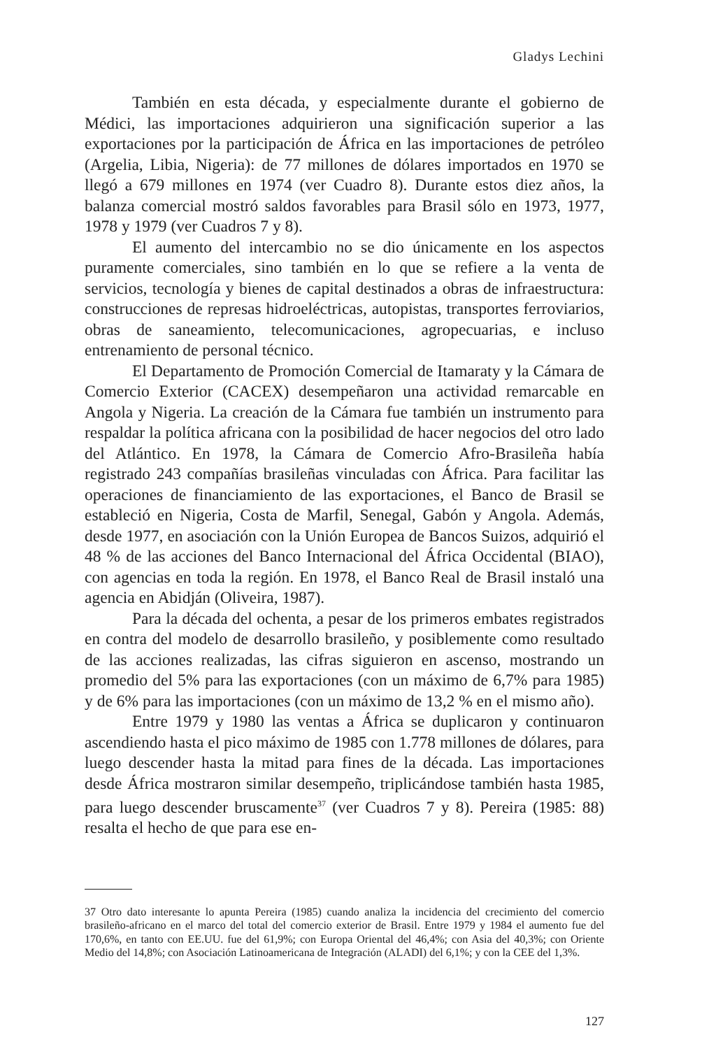Gladys Lechini
También en esta década, y especialmente durante el gobierno de Médici, las importaciones adquirieron una significación superior a las exportaciones por la participación de África en las importaciones de petróleo (Argelia, Libia, Nigeria): de 77 millones de dólares importados en 1970 se llegó a 679 millones en 1974 (ver Cuadro 8). Durante estos diez años, la balanza comercial mostró saldos favorables para Brasil sólo en 1973, 1977, 1978 y 1979 (ver Cuadros 7 y 8).
El aumento del intercambio no se dio únicamente en los aspectos puramente comerciales, sino también en lo que se refiere a la venta de servicios, tecnología y bienes de capital destinados a obras de infraestructura: construcciones de represas hidroeléctricas, autopistas, transportes ferroviarios, obras de saneamiento, telecomunicaciones, agropecuarias, e incluso entrenamiento de personal técnico.
El Departamento de Promoción Comercial de Itamaraty y la Cámara de Comercio Exterior (CACEX) desempeñaron una actividad remarcable en Angola y Nigeria. La creación de la Cámara fue también un instrumento para respaldar la política africana con la posibilidad de hacer negocios del otro lado del Atlántico. En 1978, la Cámara de Comercio Afro-Brasileña había registrado 243 compañías brasileñas vinculadas con África. Para facilitar las operaciones de financiamiento de las exportaciones, el Banco de Brasil se estableció en Nigeria, Costa de Marfil, Senegal, Gabón y Angola. Además, desde 1977, en asociación con la Unión Europea de Bancos Suizos, adquirió el 48 % de las acciones del Banco Internacional del África Occidental (BIAO), con agencias en toda la región. En 1978, el Banco Real de Brasil instaló una agencia en Abidján (Oliveira, 1987).
Para la década del ochenta, a pesar de los primeros embates registrados en contra del modelo de desarrollo brasileño, y posiblemente como resultado de las acciones realizadas, las cifras siguieron en ascenso, mostrando un promedio del 5% para las exportaciones (con un máximo de 6,7% para 1985) y de 6% para las importaciones (con un máximo de 13,2 % en el mismo año).
Entre 1979 y 1980 las ventas a África se duplicaron y continuaron ascendiendo hasta el pico máximo de 1985 con 1.778 millones de dólares, para luego descender hasta la mitad para fines de la década. Las importaciones desde África mostraron similar desempeño, triplicándose también hasta 1985, para luego descender bruscamente<sup>37</sup> (ver Cuadros 7 y 8). Pereira (1985: 88) resalta el hecho de que para ese en-
37 Otro dato interesante lo apunta Pereira (1985) cuando analiza la incidencia del crecimiento del comercio brasileño-africano en el marco del total del comercio exterior de Brasil. Entre 1979 y 1984 el aumento fue del 170,6%, en tanto con EE.UU. fue del 61,9%; con Europa Oriental del 46,4%; con Asia del 40,3%; con Oriente Medio del 14,8%; con Asociación Latinoamericana de Integración (ALADI) del 6,1%; y con la CEE del 1,3%.
127